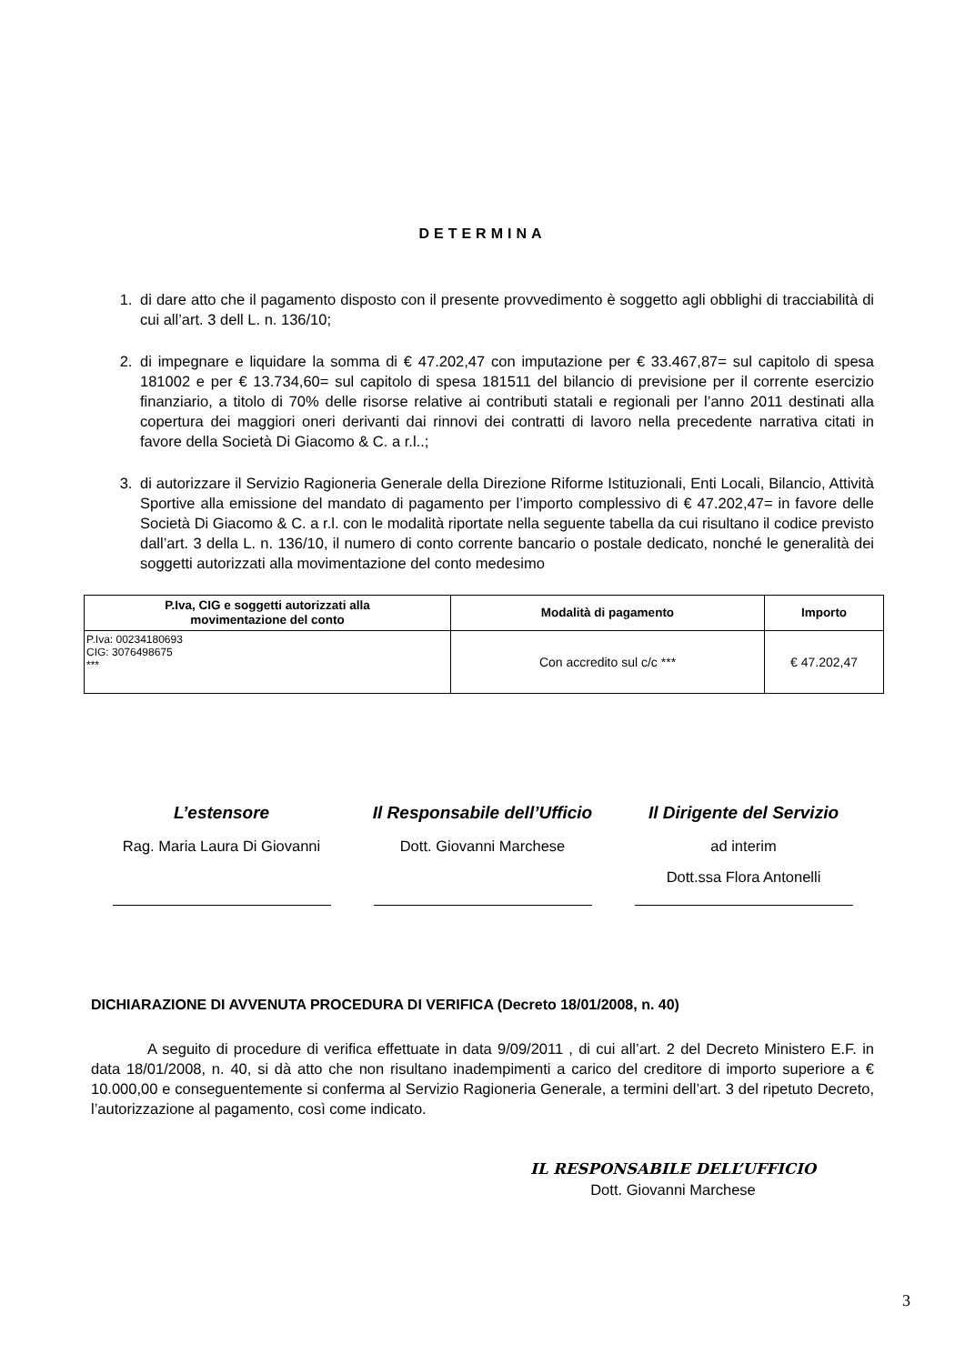DETERMINA
1. di dare atto che il pagamento disposto con il presente provvedimento è soggetto agli obblighi di tracciabilità di cui all’art. 3 dell L. n. 136/10;
2. di impegnare e liquidare la somma di € 47.202,47 con imputazione per € 33.467,87= sul capitolo di spesa 181002 e per € 13.734,60= sul capitolo di spesa 181511 del bilancio di previsione per il corrente esercizio finanziario, a titolo di 70% delle risorse relative ai contributi statali e regionali per l’anno 2011 destinati alla copertura dei maggiori oneri derivanti dai rinnovi dei contratti di lavoro nella precedente narrativa citati in favore della Società Di Giacomo & C. a r.l..;
3. di autorizzare il Servizio Ragioneria Generale della Direzione Riforme Istituzionali, Enti Locali, Bilancio, Attività Sportive alla emissione del mandato di pagamento per l’importo complessivo di € 47.202,47= in favore delle Società Di Giacomo & C. a r.l. con le modalità riportate nella seguente tabella da cui risultano il codice previsto dall’art. 3 della L. n. 136/10, il numero di conto corrente bancario o postale dedicato, nonché le generalità dei soggetti autorizzati alla movimentazione del conto medesimo
| P.Iva, CIG e soggetti autorizzati alla movimentazione del conto | Modalità di pagamento | Importo |
| --- | --- | --- |
| P.Iva: 00234180693 CIG: 3076498675 *** | Con accredito sul c/c *** | € 47.202,47 |
L’estensore
Rag. Maria Laura Di Giovanni
Il Responsabile dell’Ufficio
Dott. Giovanni Marchese
Il Dirigente del Servizio
ad interim
Dott.ssa Flora Antonelli
DICHIARAZIONE DI AVVENUTA PROCEDURA DI VERIFICA (Decreto 18/01/2008, n. 40)
A seguito di procedure di verifica effettuate in data 9/09/2011 , di cui all’art. 2 del Decreto Ministero E.F. in data 18/01/2008, n. 40, si dà atto che non risultano inadempimenti a carico del creditore di importo superiore a € 10.000,00 e conseguentemente si conferma al Servizio Ragioneria Generale, a termini dell’art. 3 del ripetuto Decreto, l’autorizzazione al pagamento, così come indicato.
IL RESPONSABILE DELL’UFFICIO
Dott. Giovanni Marchese
3